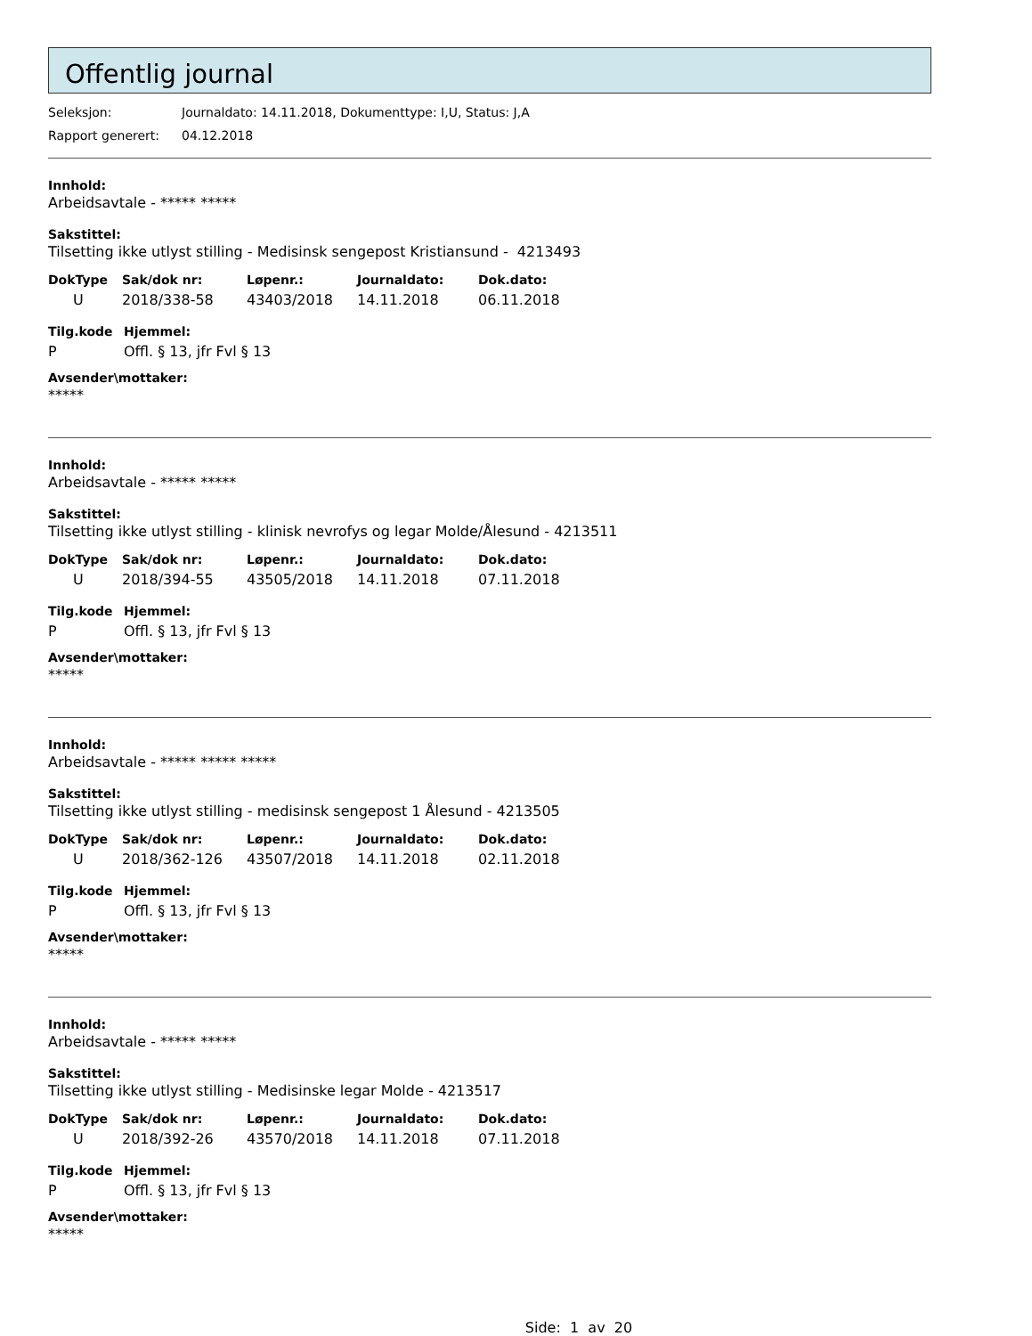Offentlig journal
Seleksjon: Journaldato: 14.11.2018, Dokumenttype: I,U, Status: J,A
Rapport generert: 04.12.2018
Innhold:
Arbeidsavtale - ***** *****
Sakstittel:
Tilsetting ikke utlyst stilling - Medisinsk sengepost Kristiansund - 4213493
| DokType | Sak/dok nr: | Løpenr.: | Journaldato: | Dok.dato: |
| --- | --- | --- | --- | --- |
| U | 2018/338-58 | 43403/2018 | 14.11.2018 | 06.11.2018 |
| Tilg.kode | Hjemmel: |
| --- | --- |
| P | Offl. § 13, jfr Fvl § 13 |
Avsender\mottaker:
*****
Innhold:
Arbeidsavtale - ***** *****
Sakstittel:
Tilsetting ikke utlyst stilling - klinisk nevrofys og legar Molde/Ålesund - 4213511
| DokType | Sak/dok nr: | Løpenr.: | Journaldato: | Dok.dato: |
| --- | --- | --- | --- | --- |
| U | 2018/394-55 | 43505/2018 | 14.11.2018 | 07.11.2018 |
| Tilg.kode | Hjemmel: |
| --- | --- |
| P | Offl. § 13, jfr Fvl § 13 |
Avsender\mottaker:
*****
Innhold:
Arbeidsavtale - ***** ***** *****
Sakstittel:
Tilsetting ikke utlyst stilling - medisinsk sengepost 1 Ålesund - 4213505
| DokType | Sak/dok nr: | Løpenr.: | Journaldato: | Dok.dato: |
| --- | --- | --- | --- | --- |
| U | 2018/362-126 | 43507/2018 | 14.11.2018 | 02.11.2018 |
| Tilg.kode | Hjemmel: |
| --- | --- |
| P | Offl. § 13, jfr Fvl § 13 |
Avsender\mottaker:
*****
Innhold:
Arbeidsavtale - ***** *****
Sakstittel:
Tilsetting ikke utlyst stilling - Medisinske legar Molde - 4213517
| DokType | Sak/dok nr: | Løpenr.: | Journaldato: | Dok.dato: |
| --- | --- | --- | --- | --- |
| U | 2018/392-26 | 43570/2018 | 14.11.2018 | 07.11.2018 |
| Tilg.kode | Hjemmel: |
| --- | --- |
| P | Offl. § 13, jfr Fvl § 13 |
Avsender\mottaker:
*****
Side: 1 av 20